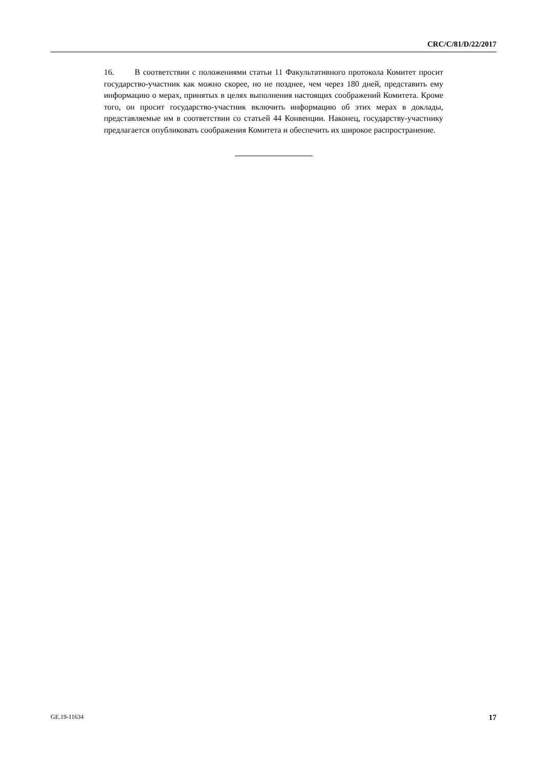CRC/C/81/D/22/2017
16. В соответствии с положениями статьи 11 Факультативного протокола Комитет просит государство-участник как можно скорее, но не позднее, чем через 180 дней, представить ему информацию о мерах, принятых в целях выполнения настоящих соображений Комитета. Кроме того, он просит государство-участник включить информацию об этих мерах в доклады, представляемые им в соответствии со статьей 44 Конвенции. Наконец, государству-участнику предлагается опубликовать соображения Комитета и обеспечить их широкое распространение.
GE.19-11634 17